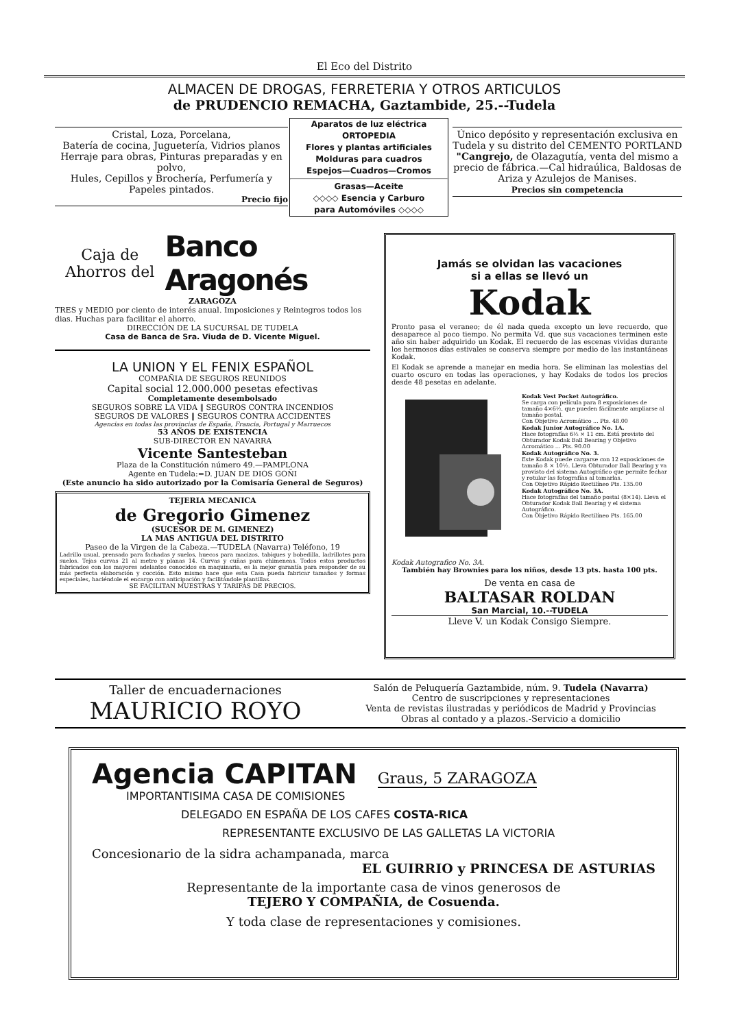El Eco del Distrito
ALMACEN DE DROGAS, FERRETERIA Y OTROS ARTICULOS
de PRUDENCIO REMACHA, Gaztambide, 25.--Tudela
Cristal, Loza, Porcelana,
Batería de cocina, Juguetería, Vidrios planos Herraje para obras, Pinturas preparadas y en polvo,
Hules, Cepillos y Brochería, Perfumería y Papeles pintados.
Precio fijo
Aparatos de luz eléctrica
ORTOPEDIA
Flores y plantas artificiales
Molduras para cuadros
Espejos—Cuadros—Cromos
Grasas—Aceite
◇◇◇◇ Esencia y Carburo
para Automóviles ◇◇◇◇
Único depósito y representación exclusiva en Tudela y su distrito del CEMENTO PORTLAND "Cangrejo, de Olazagutía, venta del mismo a precio de fábrica.—Cal hidraúlica, Baldosas de Ariza y Azulejos de Manises.
Precios sin competencia
Caja de
Ahorros del
Banco Aragonés
ZARAGOZA
TRES y MEDIO por ciento de interés anual. Imposiciones y Reintegros todos los dias. Huchas para facilitar el ahorro.
DIRECCIÓN DE LA SUCURSAL DE TUDELA
Casa de Banca de Sra. Viuda de D. Vicente Miguel.
LA UNION Y EL FENIX ESPAÑOL
COMPAÑIA DE SEGUROS REUNIDOS
Capital social 12.000.000 pesetas efectivas
Completamente desembolsado
SEGUROS SOBRE LA VIDA ‖ SEGUROS CONTRA INCENDIOS
SEGUROS DE VALORES ‖ SEGUROS CONTRA ACCIDENTES
Agencias en todas las provincias de España, Francia, Portugal y Marruecos
53 AÑOS DE EXISTENCIA
SUB-DIRECTOR EN NAVARRA
Vicente Santesteban
Plaza de la Constitución número 49.—PAMPLONA
Agente en Tudela:=D. JUAN DE DIOS GOÑI
(Este anuncio ha sido autorizado por la Comisaría General de Seguros)
TEJERIA MECANICA
de Gregorio Gimenez
(SUCESOR DE M. GIMENEZ)
LA MAS ANTIGUA DEL DISTRITO
Paseo de la Virgen de la Cabeza.—TUDELA (Navarra) Teléfono, 19
Ladrillo usual, prensado para fachadas y suelos, huecos para macizos, tabiques y bobedilla, ladrillotes para suelos. Tejas curvas 21 al metro y planas 14. Curvas y cuñas para chimeneas. Todos estos productos fabricados con los mayores adelantos conocidos en maquinaria, es la mejor garantía para responder de su más perfecta elaboración y cocción. Esto mismo hace que esta Casa pueda fabricar tamaños y formas especiales, haciéndole el encargo con anticipación y facilitándole plantillas.
SE FACILITAN MUESTRAS Y TARIFAS DE PRECIOS.
Jamás se olvidan las vacaciones
si a ellas se llevó un
Kodak
Pronto pasa el veraneo; de él nada queda excepto un leve recuerdo, que desaparece al poco tiempo. No permita Vd. que sus vacaciones terminen este año sin haber adquirido un Kodak. El recuerdo de las escenas vividas durante los hermosos días estivales se conserva siempre por medio de las instantáneas Kodak.
El Kodak se aprende a manejar en media hora. Se eliminan las molestias del cuarto oscuro en todas las operaciones, y hay Kodaks de todos los precios desde 48 pesetas en adelante.
Kodak Autografico No. 3A.
Kodak Vest Pocket Autográfico.
Se carga con película para 8 exposiciones de tamaño 4×6½, que pueden fácilmente ampliarse al tamaño postal.
Con Objetivo Acromático ... Pts. 48.00
Kodak Junior Autográfico No. 1A.
Hace fotografías 6½ × 11 cm. Está provisto del Obturador Kodak Ball Bearing y Objetivo Acromático ... Pts. 90.00
Kodak Autográfico No. 3.
Este Kodak puede cargarse con 12 exposiciones de tamaño 8 × 10½. Lleva Obturador Ball Bearing y va provisto del sistema Autográfico que permite fechar y rotular las fotografías al tomarlas.
Con Objetivo Rápido Rectilíneo Pts. 135.00
Kodak Autográfico No. 3A.
Hace fotografías del tamaño postal (8×14). Lleva el Obturador Kodak Ball Bearing y el sistema Autográfico.
Con Objetivo Rápido Rectilíneo Pts. 165.00
También hay Brownies para los niños, desde 13 pts. hasta 100 pts.
De venta en casa de
BALTASAR ROLDAN
San Marcial, 10.--TUDELA
Lleve V. un Kodak Consigo Siempre.
Taller de encuadernaciones
MAURICIO ROYO
Salón de Peluquería Gaztambide, núm. 9. Tudela (Navarra)
Centro de suscripciones y representaciones
Venta de revistas ilustradas y periódicos de Madrid y Provincias
Obras al contado y a plazos.-Servicio a domicilio
Agencia CAPITAN
Graus, 5 ZARAGOZA
IMPORTANTISIMA CASA DE COMISIONES
DELEGADO EN ESPAÑA DE LOS CAFES COSTA-RICA
REPRESENTANTE EXCLUSIVO DE LAS GALLETAS LA VICTORIA
Concesionario de la sidra achampanada, marca
EL GUIRRIO y PRINCESA DE ASTURIAS
Representante de la importante casa de vinos generosos de
TEJERO Y COMPAÑIA, de Cosuenda.
Y toda clase de representaciones y comisiones.